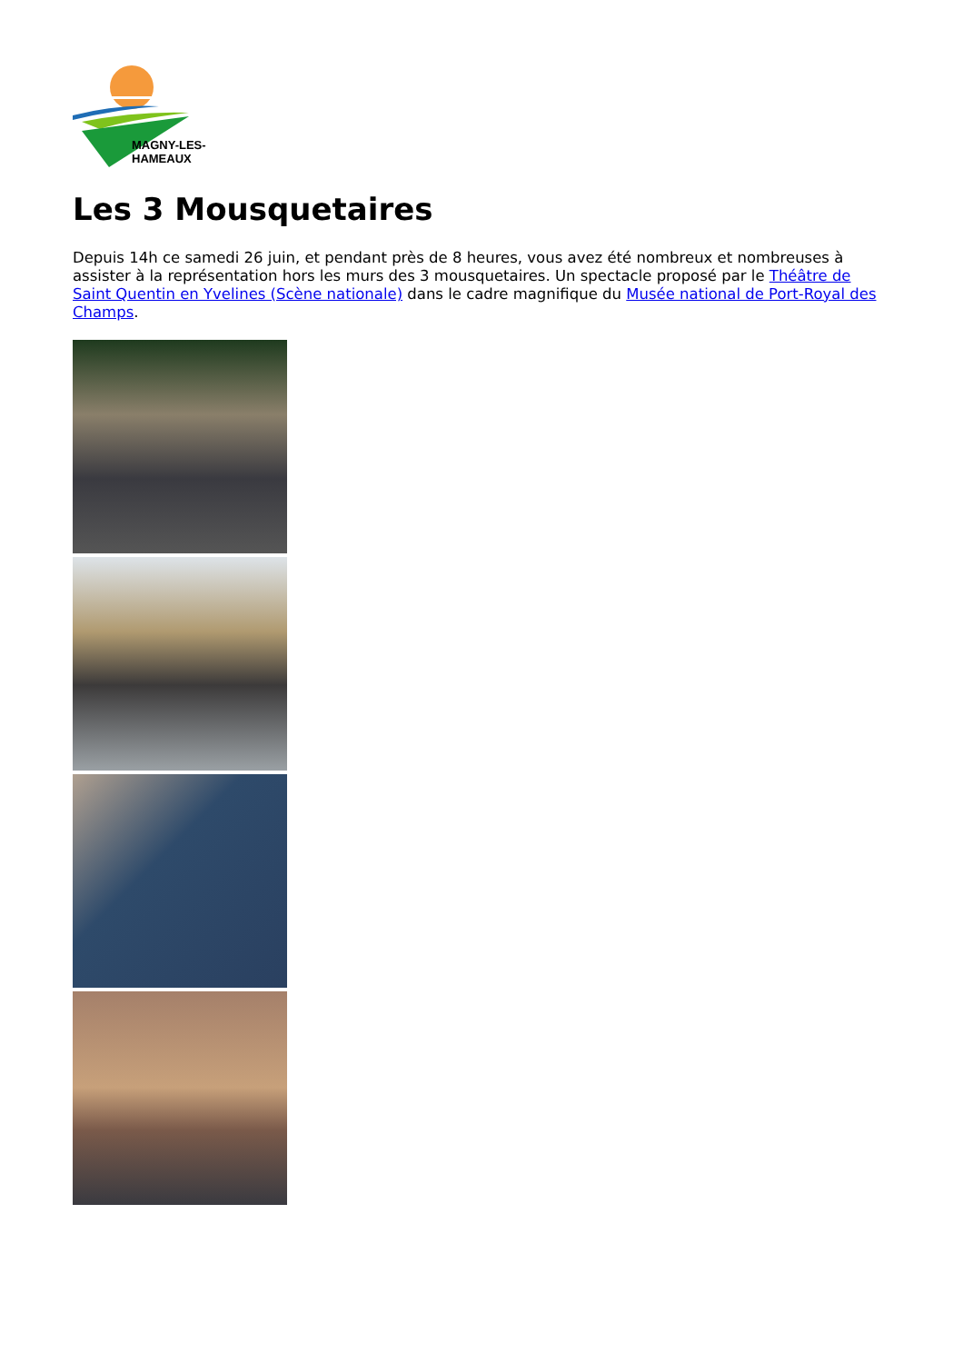MAGNY-LES-HAMEAUX
Les 3 Mousquetaires
Depuis 14h ce samedi 26 juin, et pendant près de 8 heures, vous avez été nombreux et nombreuses à assister à la représentation hors les murs des 3 mousquetaires. Un spectacle proposé par le Théâtre de Saint Quentin en Yvelines (Scène nationale) dans le cadre magnifique du Musée national de Port-Royal des Champs.